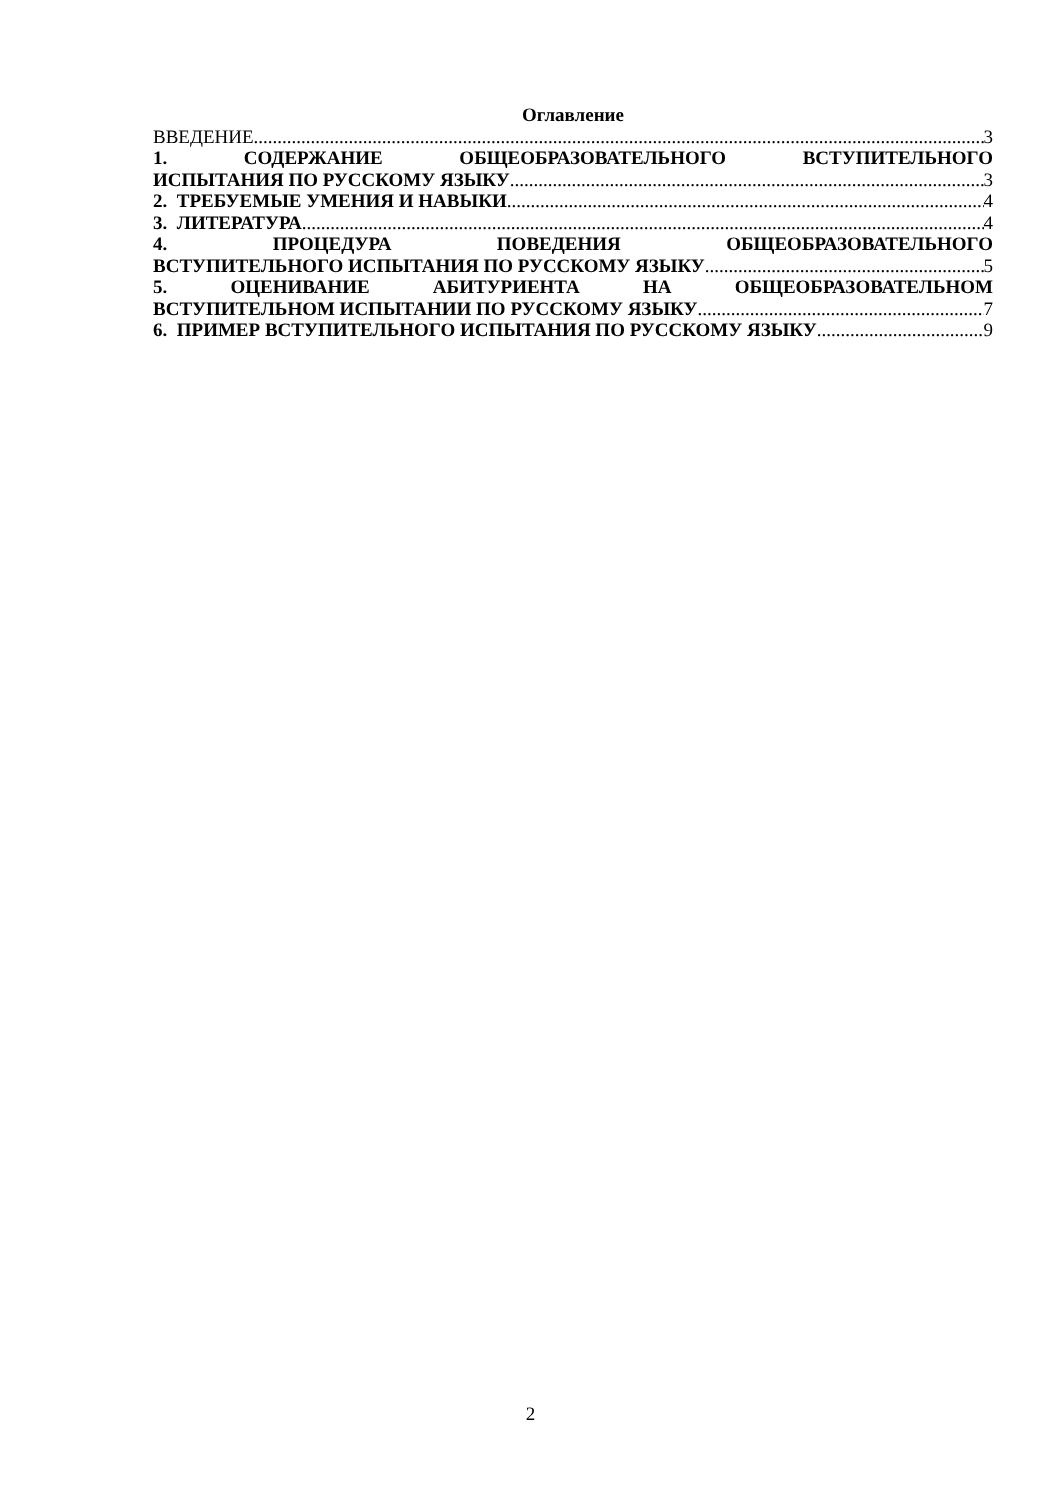Оглавление
ВВЕДЕНИЕ 3
1. СОДЕРЖАНИЕ ОБЩЕОБРАЗОВАТЕЛЬНОГО ВСТУПИТЕЛЬНОГО
ИСПЫТАНИЯ ПО РУССКОМУ ЯЗЫКУ 3
2. ТРЕБУЕМЫЕ УМЕНИЯ И НАВЫКИ 4
3. ЛИТЕРАТУРА 4
4. ПРОЦЕДУРА ПОВЕДЕНИЯ ОБЩЕОБРАЗОВАТЕЛЬНОГО
ВСТУПИТЕЛЬНОГО ИСПЫТАНИЯ ПО РУССКОМУ ЯЗЫКУ 5
5. ОЦЕНИВАНИЕ АБИТУРИЕНТА НА ОБЩЕОБРАЗОВАТЕЛЬНОМ
ВСТУПИТЕЛЬНОМ ИСПЫТАНИИ ПО РУССКОМУ ЯЗЫКУ 7
6. ПРИМЕР ВСТУПИТЕЛЬНОГО ИСПЫТАНИЯ ПО РУССКОМУ ЯЗЫКУ 9
2